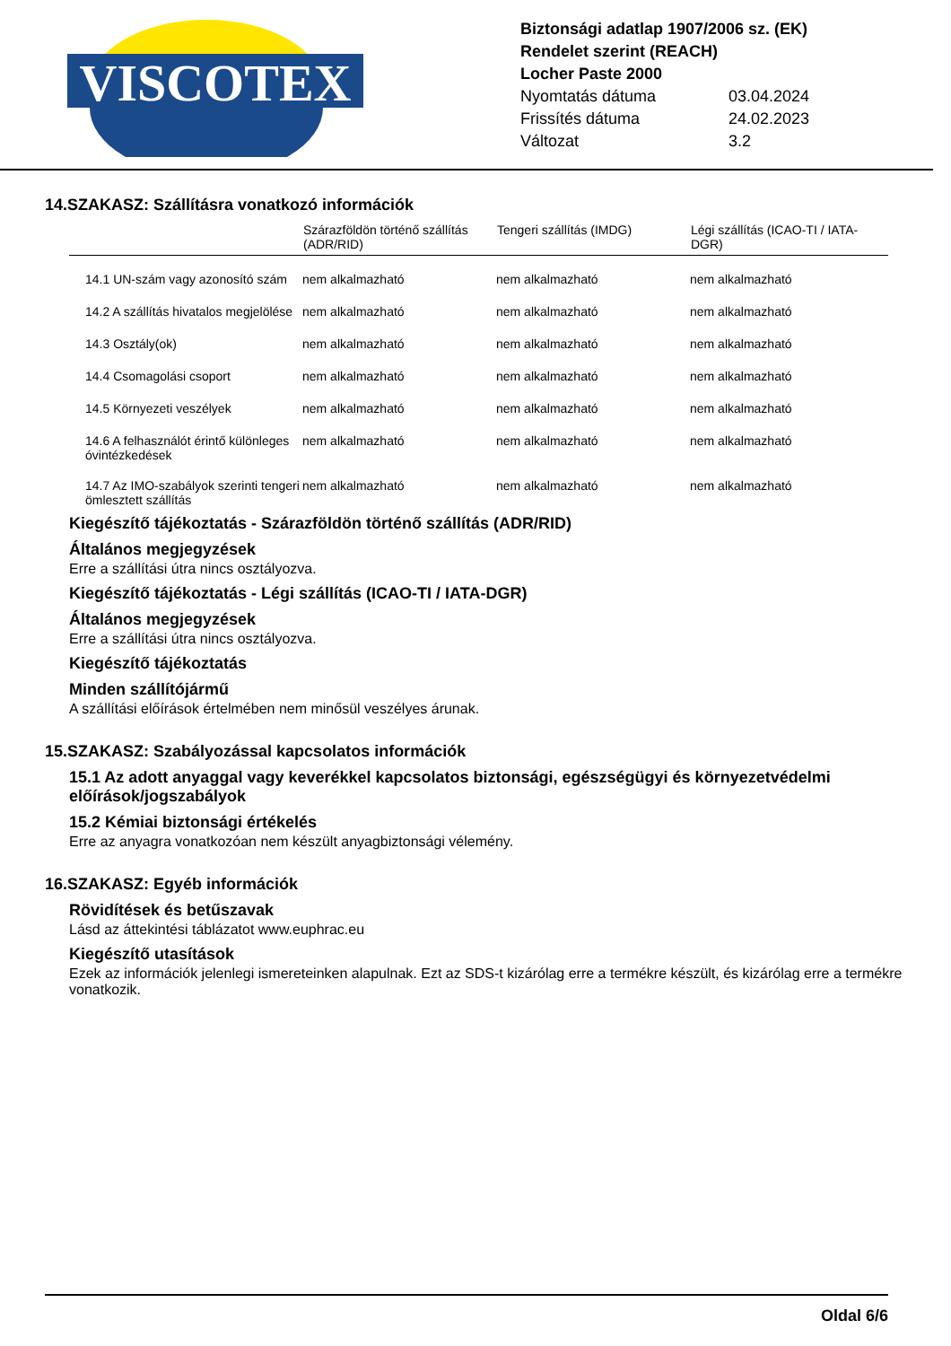VISCOTEX
Biztonsági adatlap 1907/2006 sz. (EK)
Rendelet szerint (REACH)
Locher Paste 2000
Nyomtatás dátuma 03.04.2024
Frissítés dátuma 24.02.2023
Változat 3.2
14.SZAKASZ: Szállításra vonatkozó információk
| | Szárazföldön történő szállítás (ADR/RID) | Tengeri szállítás (IMDG) | Légi szállítás (ICAO-TI / IATA-DGR) |
| --- | --- | --- | --- |
| 14.1 UN-szám vagy azonosító szám | nem alkalmazható | nem alkalmazható | nem alkalmazható |
| 14.2 A szállítás hivatalos megjelölése | nem alkalmazható | nem alkalmazható | nem alkalmazható |
| 14.3 Osztály(ok) | nem alkalmazható | nem alkalmazható | nem alkalmazható |
| 14.4 Csomagolási csoport | nem alkalmazható | nem alkalmazható | nem alkalmazható |
| 14.5 Környezeti veszélyek | nem alkalmazható | nem alkalmazható | nem alkalmazható |
| 14.6 A felhasználót érintő különleges óvintézkedések | nem alkalmazható | nem alkalmazható | nem alkalmazható |
| 14.7 Az IMO-szabályok szerinti tengeri ömlesztett szállítás | nem alkalmazható | nem alkalmazható | nem alkalmazható |
Kiegészítő tájékoztatás - Szárazföldön történő szállítás (ADR/RID)
Általános megjegyzések
Erre a szállítási útra nincs osztályozva.
Kiegészítő tájékoztatás - Légi szállítás (ICAO-TI / IATA-DGR)
Általános megjegyzések
Erre a szállítási útra nincs osztályozva.
Kiegészítő tájékoztatás
Minden szállítójármű
A szállítási előírások értelmében nem minősül veszélyes árunak.
15.SZAKASZ: Szabályozással kapcsolatos információk
15.1 Az adott anyaggal vagy keverékkel kapcsolatos biztonsági, egészségügyi és környezetvédelmi előírások/jogszabályok
15.2 Kémiai biztonsági értékelés
Erre az anyagra vonatkozóan nem készült anyagbiztonsági vélemény.
16.SZAKASZ: Egyéb információk
Rövidítések és betűszavak
Lásd az áttekintési táblázatot www.euphrac.eu
Kiegészítő utasítások
Ezek az információk jelenlegi ismereteinken alapulnak. Ezt az SDS-t kizárólag erre a termékre készült, és kizárólag erre a termékre vonatkozik.
Oldal 6/6